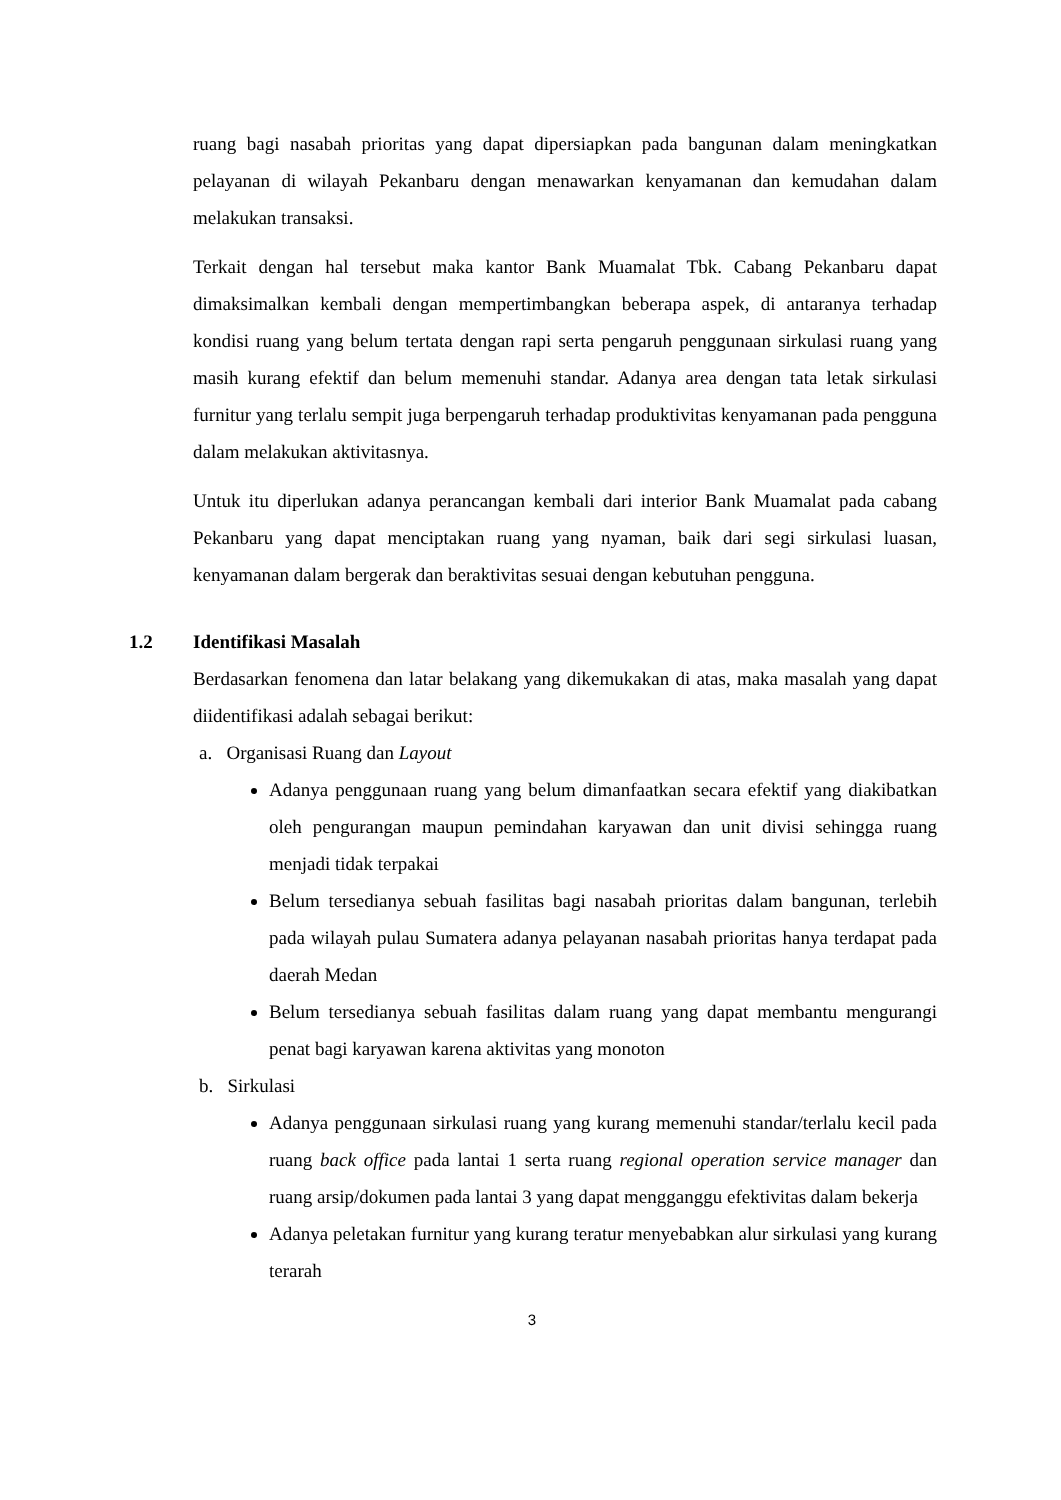ruang bagi nasabah prioritas yang dapat dipersiapkan pada bangunan dalam meningkatkan pelayanan di wilayah Pekanbaru dengan menawarkan kenyamanan dan kemudahan dalam melakukan transaksi.
Terkait dengan hal tersebut maka kantor Bank Muamalat Tbk. Cabang Pekanbaru dapat dimaksimalkan kembali dengan mempertimbangkan beberapa aspek, di antaranya terhadap kondisi ruang yang belum tertata dengan rapi serta pengaruh penggunaan sirkulasi ruang yang masih kurang efektif dan belum memenuhi standar. Adanya area dengan tata letak sirkulasi furnitur yang terlalu sempit juga berpengaruh terhadap produktivitas kenyamanan pada pengguna dalam melakukan aktivitasnya.
Untuk itu diperlukan adanya perancangan kembali dari interior Bank Muamalat pada cabang Pekanbaru yang dapat menciptakan ruang yang nyaman, baik dari segi sirkulasi luasan, kenyamanan dalam bergerak dan beraktivitas sesuai dengan kebutuhan pengguna.
1.2 Identifikasi Masalah
Berdasarkan fenomena dan latar belakang yang dikemukakan di atas, maka masalah yang dapat diidentifikasi adalah sebagai berikut:
a. Organisasi Ruang dan Layout
Adanya penggunaan ruang yang belum dimanfaatkan secara efektif yang diakibatkan oleh pengurangan maupun pemindahan karyawan dan unit divisi sehingga ruang menjadi tidak terpakai
Belum tersedianya sebuah fasilitas bagi nasabah prioritas dalam bangunan, terlebih pada wilayah pulau Sumatera adanya pelayanan nasabah prioritas hanya terdapat pada daerah Medan
Belum tersedianya sebuah fasilitas dalam ruang yang dapat membantu mengurangi penat bagi karyawan karena aktivitas yang monoton
b. Sirkulasi
Adanya penggunaan sirkulasi ruang yang kurang memenuhi standar/terlalu kecil pada ruang back office pada lantai 1 serta ruang regional operation service manager dan ruang arsip/dokumen pada lantai 3 yang dapat mengganggu efektivitas dalam bekerja
Adanya peletakan furnitur yang kurang teratur menyebabkan alur sirkulasi yang kurang terarah
3